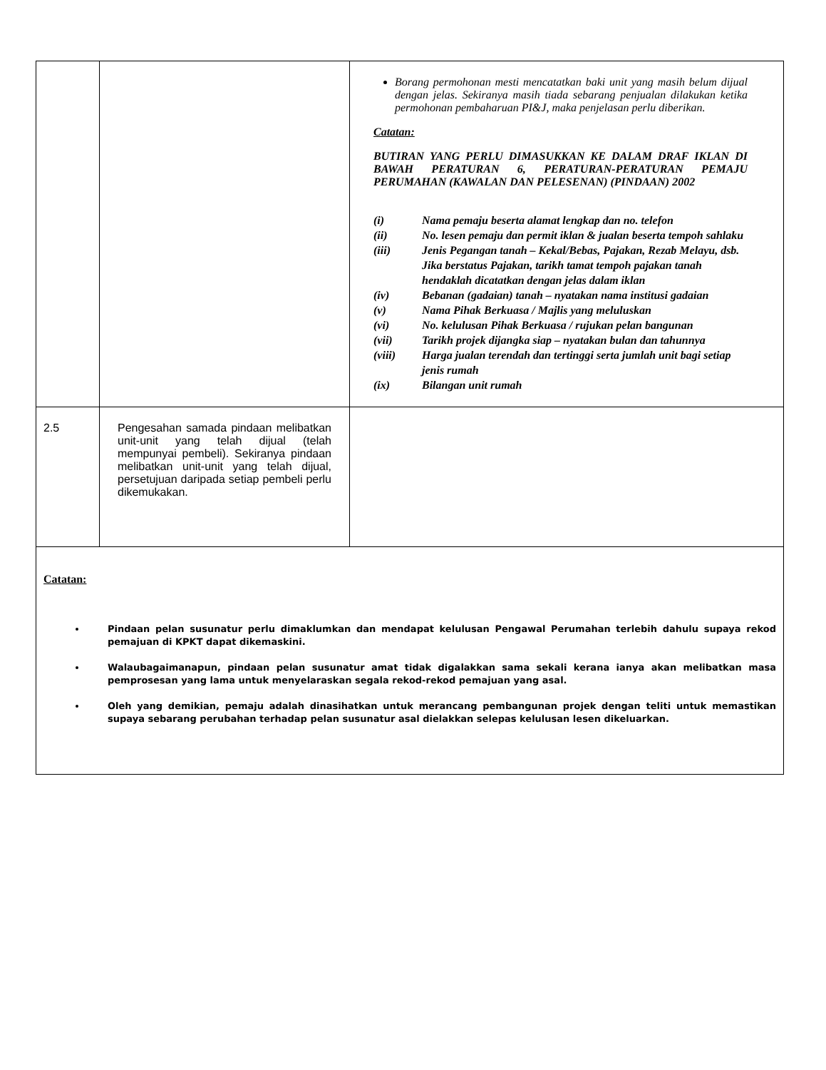| | | Borang permohonan mesti mencatatkan baki unit yang masih belum dijual dengan jelas. Sekiranya masih tiada sebarang penjualan dilakukan ketika permohonan pembaharuan PI&J, maka penjelasan perlu diberikan. Catatan: BUTIRAN YANG PERLU DIMASUKKAN KE DALAM DRAF IKLAN DI BAWAH PERATURAN 6, PERATURAN-PERATURAN PEMAJU PERUMAHAN (KAWALAN DAN PELESENAN) (PINDAAN) 2002 (i) Nama pemaju beserta alamat lengkap dan no. telefon (ii) No. lesen pemaju dan permit iklan & jualan beserta tempoh sahlaku (iii) Jenis Pegangan tanah – Kekal/Bebas, Pajakan, Rezab Melayu, dsb. Jika berstatus Pajakan, tarikh tamat tempoh pajakan tanah hendaklah dicatatkan dengan jelas dalam iklan (iv) Bebanan (gadaian) tanah – nyatakan nama institusi gadaian (v) Nama Pihak Berkuasa / Majlis yang meluluskan (vi) No. kelulusan Pihak Berkuasa / rujukan pelan bangunan (vii) Tarikh projek dijangka siap – nyatakan bulan dan tahunnya (viii) Harga jualan terendah dan tertinggi serta jumlah unit bagi setiap jenis rumah (ix) Bilangan unit rumah |
| 2.5 | Pengesahan samada pindaan melibatkan unit-unit yang telah dijual (telah mempunyai pembeli). Sekiranya pindaan melibatkan unit-unit yang telah dijual, persetujuan daripada setiap pembeli perlu dikemukakan. | |
| Catatan: Pindaan pelan susunatur perlu dimaklumkan dan mendapat kelulusan Pengawal Perumahan terlebih dahulu supaya rekod pemajuan di KPKT dapat dikemaskini. Walaubagaimanapun, pindaan pelan susunatur amat tidak digalakkan sama sekali kerana ianya akan melibatkan masa pemprosesan yang lama untuk menyelaraskan segala rekod-rekod pemajuan yang asal. Oleh yang demikian, pemaju adalah dinasihatkan untuk merancang pembangunan projek dengan teliti untuk memastikan supaya sebarang perubahan terhadap pelan susunatur asal dielakkan selepas kelulusan lesen dikeluarkan. | | |